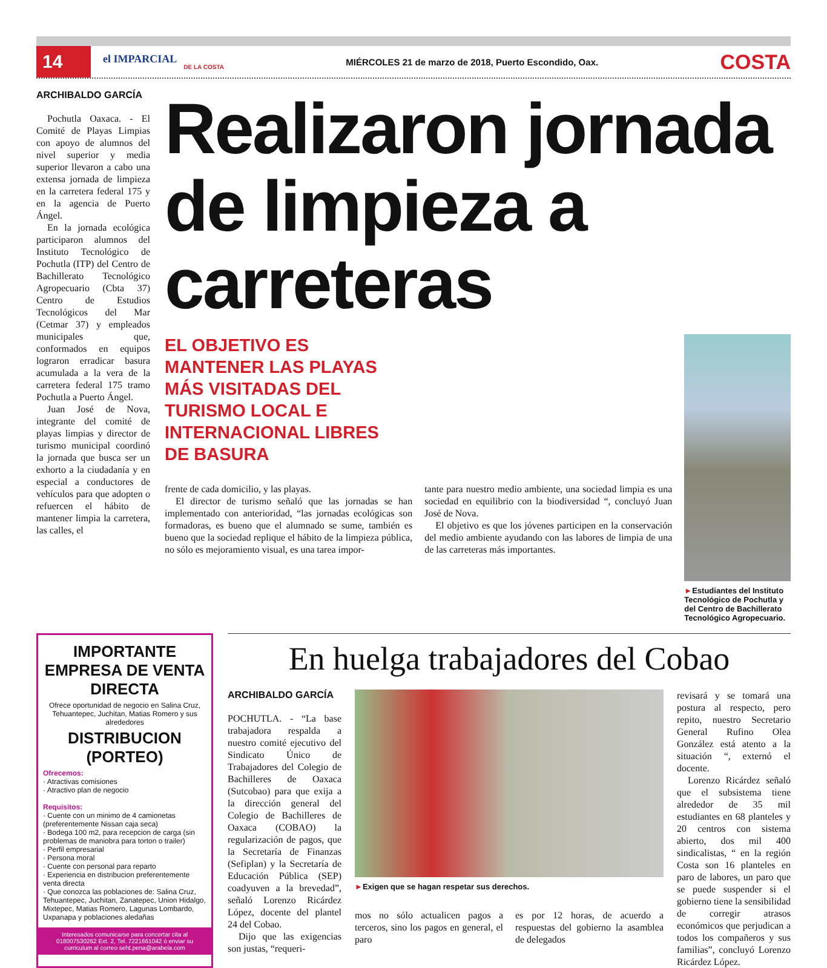14
el IMPARCIAL
DE LA COSTA
MIÉRCOLES 21 de marzo de 2018, Puerto Escondido, Oax.
COSTA
ARCHIBALDO GARCÍA
Pochutla Oaxaca. - El Comité de Playas Limpias con apoyo de alumnos del nivel superior y media superior llevaron a cabo una extensa jornada de limpieza en la carretera federal 175 y en la agencia de Puerto Ángel.
En la jornada ecológica participaron alumnos del Instituto Tecnológico de Pochutla (ITP) del Centro de Bachillerato Tecnológico Agropecuario (Cbta 37) Centro de Estudios Tecnológicos del Mar (Cetmar 37) y empleados municipales que, conformados en equipos lograron erradicar basura acumulada a la vera de la carretera federal 175 tramo Pochutla a Puerto Ángel.
Juan José de Nova, integrante del comité de playas limpias y director de turismo municipal coordinó la jornada que busca ser un exhorto a la ciudadanía y en especial a conductores de vehículos para que adopten o refuercen el hábito de mantener limpia la carretera, las calles, el
Realizaron jornada de limpieza a carreteras
EL OBJETIVO ES MANTENER LAS PLAYAS MÁS VISITADAS DEL TURISMO LOCAL E INTERNACIONAL LIBRES DE BASURA
frente de cada domicilio, y las playas.
El director de turismo señaló que las jornadas se han implementado con anterioridad, “las jornadas ecológicas son formadoras, es bueno que el alumnado se sume, también es bueno que la sociedad replique el hábito de la limpieza pública, no sólo es mejoramiento visual, es una tarea impor-
tante para nuestro medio ambiente, una sociedad limpia es una sociedad en equilibrio con la biodiversidad “, concluyó Juan José de Nova.
El objetivo es que los jóvenes participen en la conservación del medio ambiente ayudando con las labores de limpia de una de las carreteras más importantes.
►Estudiantes del Instituto Tecnológico de Pochutla y del Centro de Bachillerato Tecnológico Agropecuario.
IMPORTANTE EMPRESA DE VENTA DIRECTA
Ofrece oportunidad de negocio en Salina Cruz, Tehuantepec, Juchitan, Matias Romero y sus alrededores
DISTRIBUCION (PORTEO)
Ofrecemos:
· Atractivas comisiones
· Atractivo plan de negocio
Requisitos:
· Cuente con un minimo de 4 camionetas (preferentemente Nissan caja seca)
· Bodega 100 m2, para recepcion de carga (sin problemas de maniobra para torton o trailer)
· Perfil empresarial
· Persona moral
· Cuente con personal para reparto
· Experiencia en distribucion preferentemente venta directa
· Que conozca las poblaciones de: Salina Cruz, Tehuantepec, Juchitan, Zanatepec, Union Hidalgo, Mixtepec, Matias Romero, Lagunas Lombardo, Uxpanapa y poblaciones aledañas
Interesados comunicarse para concertar cita al 018007530262 Ext. 2, Tel. 7221661042 ó enviar su curriculum al correo seht.pena@arabela.com
En huelga trabajadores del Cobao
ARCHIBALDO GARCÍA
POCHUTLA. - “La base trabajadora respalda a nuestro comité ejecutivo del Sindicato Único de Trabajadores del Colegio de Bachilleres de Oaxaca (Sutcobao) para que exija a la dirección general del Colegio de Bachilleres de Oaxaca (COBAO) la regularización de pagos, que la Secretaría de Finanzas (Sefiplan) y la Secretaría de Educación Pública (SEP) coadyuven a la brevedad”, señaló Lorenzo Ricárdez López, docente del plantel 24 del Cobao.
Dijo que las exigencias son justas, “requeri-
►Exigen que se hagan respetar sus derechos.
mos no sólo actualicen pagos a terceros, sino los pagos en general, el paro
es por 12 horas, de acuerdo a respuestas del gobierno la asamblea de delegados
revisará y se tomará una postura al respecto, pero repito, nuestro Secretario General Rufino Olea González está atento a la situación “, externó el docente.
Lorenzo Ricárdez señaló que el subsistema tiene alrededor de 35 mil estudiantes en 68 planteles y 20 centros con sistema abierto, dos mil 400 sindicalistas, “ en la región Costa son 16 planteles en paro de labores, un paro que se puede suspender si el gobierno tiene la sensibilidad de corregir atrasos económicos que perjudican a todos los compañeros y sus familias”, concluyó Lorenzo Ricárdez López.